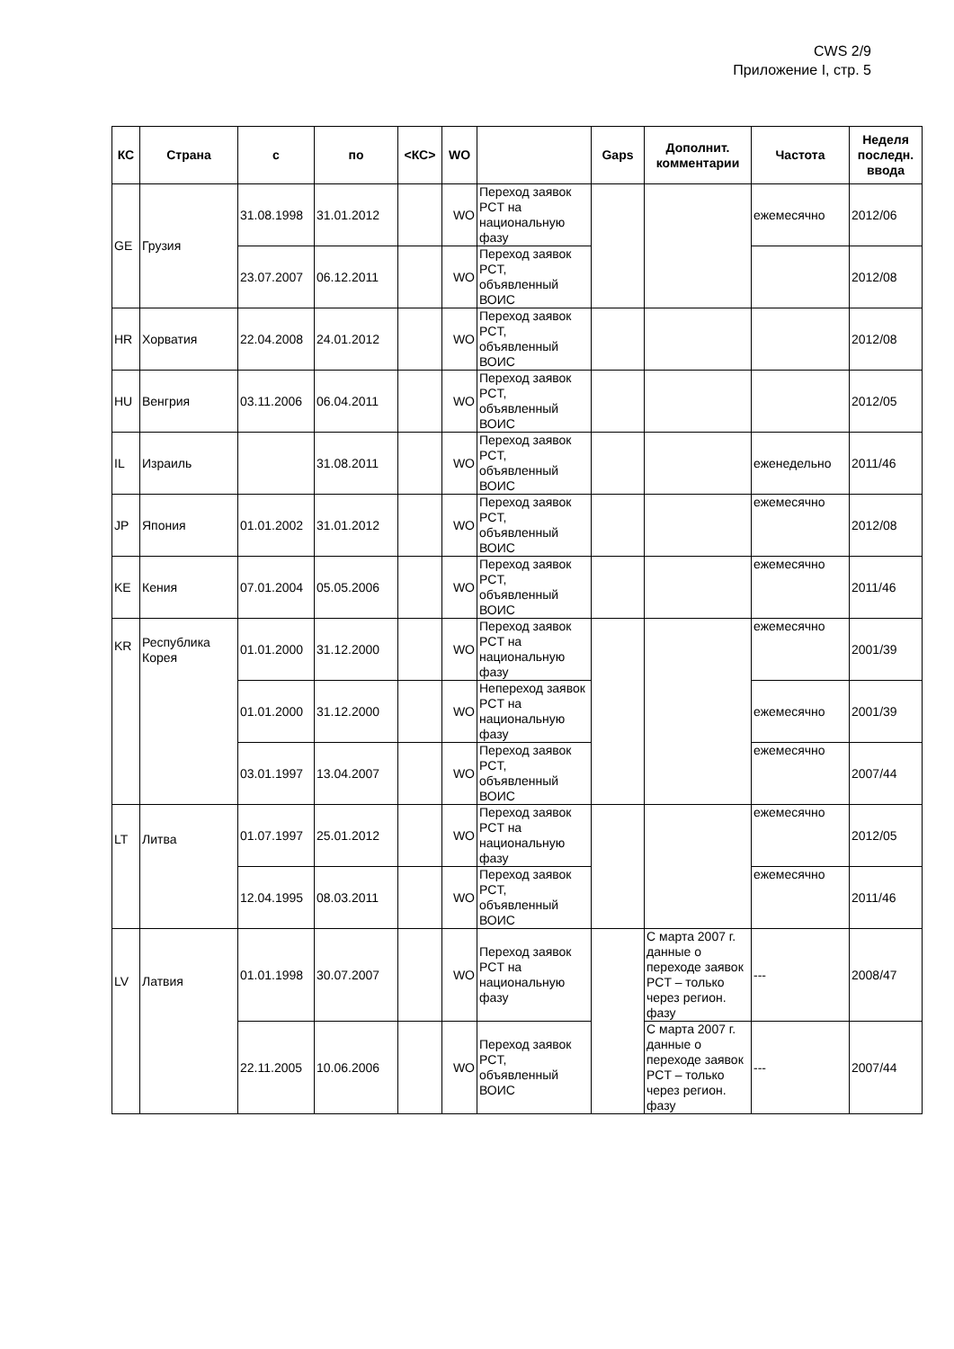CWS 2/9
Приложение I, стр. 5
| КС | Страна | с | по | <КС> | WO | | Gaps | Дополнит. комментарии | Частота | Неделя последн. ввода |
| --- | --- | --- | --- | --- | --- | --- | --- | --- | --- | --- |
| GE | Грузия | 31.08.1998 | 31.01.2012 | | WO | Переход заявок PCT на национальную фазу | | | ежемесячно | 2012/06 |
| | | 23.07.2007 | 06.12.2011 | | WO | Переход заявок PCT, объявленный ВОИС | | | | 2012/08 |
| HR | Хорватия | 22.04.2008 | 24.01.2012 | | WO | Переход заявок PCT, объявленный ВОИС | | | | 2012/08 |
| HU | Венгрия | 03.11.2006 | 06.04.2011 | | WO | Переход заявок PCT, объявленный ВОИС | | | | 2012/05 |
| IL | Израиль | | 31.08.2011 | | WO | Переход заявок PCT, объявленный ВОИС | | | еженедельно | 2011/46 |
| JP | Япония | 01.01.2002 | 31.01.2012 | | WO | Переход заявок PCT, объявленный ВОИС | | | ежемесячно | 2012/08 |
| KE | Кения | 07.01.2004 | 05.05.2006 | | WO | Переход заявок PCT, объявленный ВОИС | | | ежемесячно | 2011/46 |
| KR | Республика Корея | 01.01.2000 | 31.12.2000 | | WO | Переход заявок PCT на национальную фазу | | | ежемесячно | 2001/39 |
| | | 01.01.2000 | 31.12.2000 | | WO | Непереход заявок PCT на национальную фазу | | | ежемесячно | 2001/39 |
| | | 03.01.1997 | 13.04.2007 | | WO | Переход заявок PCT, объявленный ВОИС | | | ежемесячно | 2007/44 |
| LT | Литва | 01.07.1997 | 25.01.2012 | | WO | Переход заявок PCT на национальную фазу | | | ежемесячно | 2012/05 |
| | | 12.04.1995 | 08.03.2011 | | WO | Переход заявок PCT, объявленный ВОИС | | | ежемесячно | 2011/46 |
| LV | Латвия | 01.01.1998 | 30.07.2007 | | WO | Переход заявок PCT на национальную фазу | | С марта 2007 г. данные о переходе заявок PCT – только через регион. фазу | --- | 2008/47 |
| | | 22.11.2005 | 10.06.2006 | | WO | Переход заявок PCT, объявленный ВОИС | | С марта 2007 г. данные о переходе заявок PCT – только через регион. фазу | --- | 2007/44 |